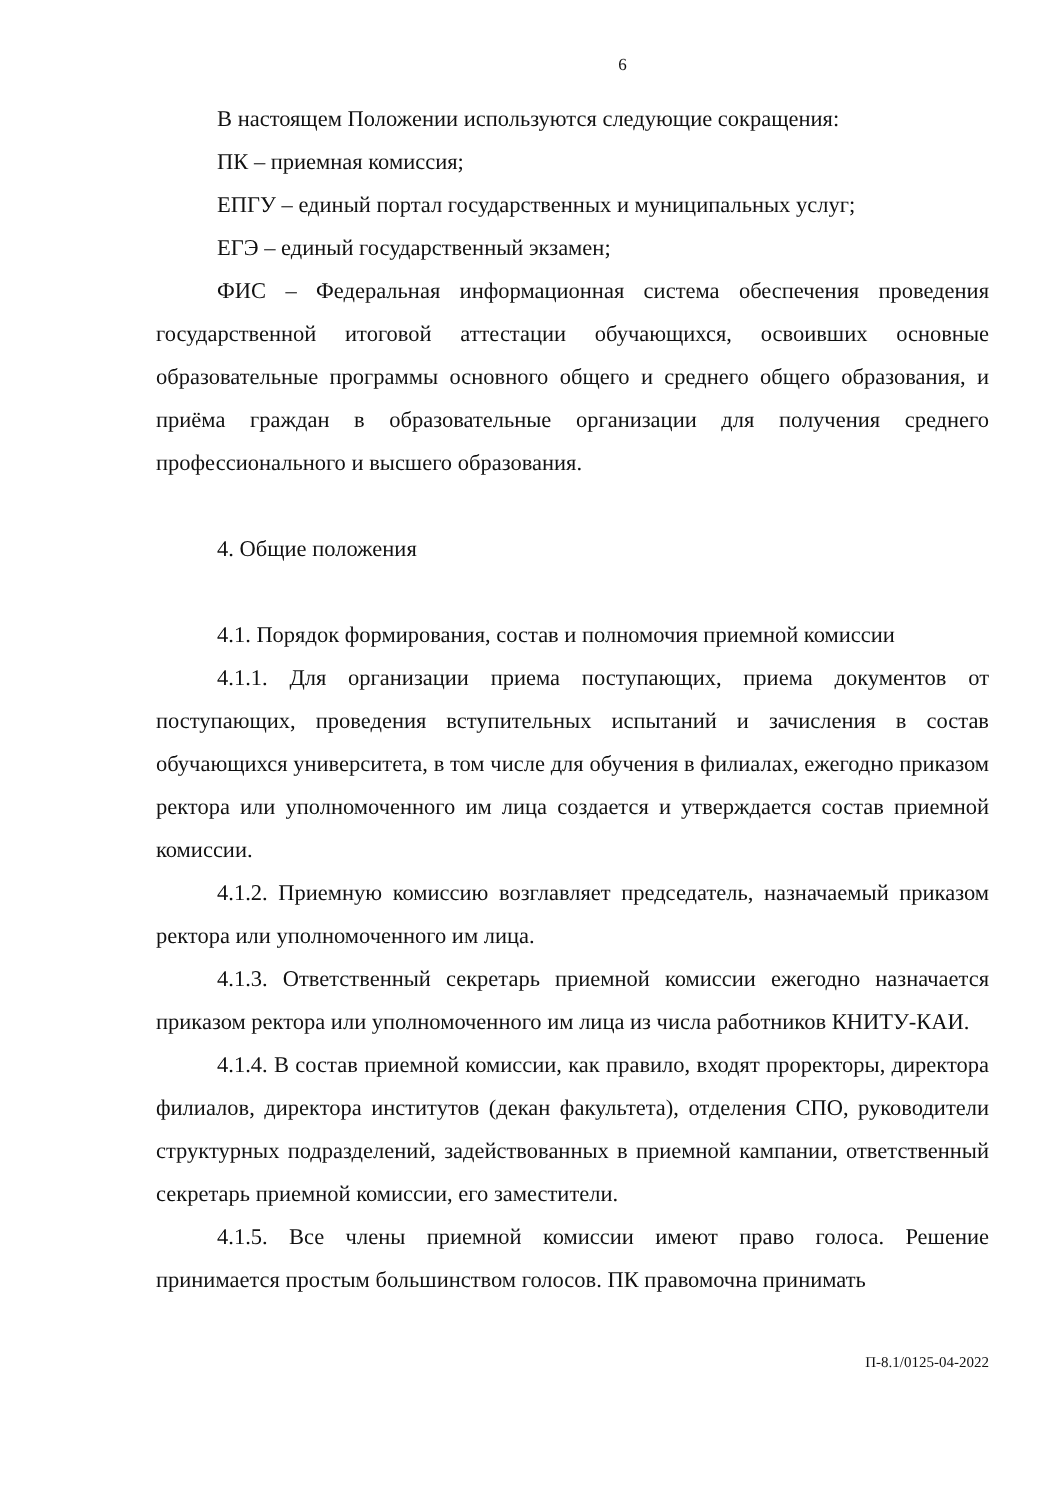6
В настоящем Положении используются следующие сокращения:
ПК – приемная комиссия;
ЕПГУ – единый портал государственных и муниципальных услуг;
ЕГЭ – единый государственный экзамен;
ФИС – Федеральная информационная система обеспечения проведения государственной итоговой аттестации обучающихся, освоивших основные образовательные программы основного общего и среднего общего образования, и приёма граждан в образовательные организации для получения среднего профессионального и высшего образования.
4. Общие положения
4.1. Порядок формирования, состав и полномочия приемной комиссии
4.1.1. Для организации приема поступающих, приема документов от поступающих, проведения вступительных испытаний и зачисления в состав обучающихся университета, в том числе для обучения в филиалах, ежегодно приказом ректора или уполномоченного им лица создается и утверждается состав приемной комиссии.
4.1.2. Приемную комиссию возглавляет председатель, назначаемый приказом ректора или уполномоченного им лица.
4.1.3. Ответственный секретарь приемной комиссии ежегодно назначается приказом ректора или уполномоченного им лица из числа работников КНИТУ-КАИ.
4.1.4. В состав приемной комиссии, как правило, входят проректоры, директора филиалов, директора институтов (декан факультета), отделения СПО, руководители структурных подразделений, задействованных в приемной кампании, ответственный секретарь приемной комиссии, его заместители.
4.1.5. Все члены приемной комиссии имеют право голоса. Решение принимается простым большинством голосов. ПК правомочна принимать
П-8.1/0125-04-2022